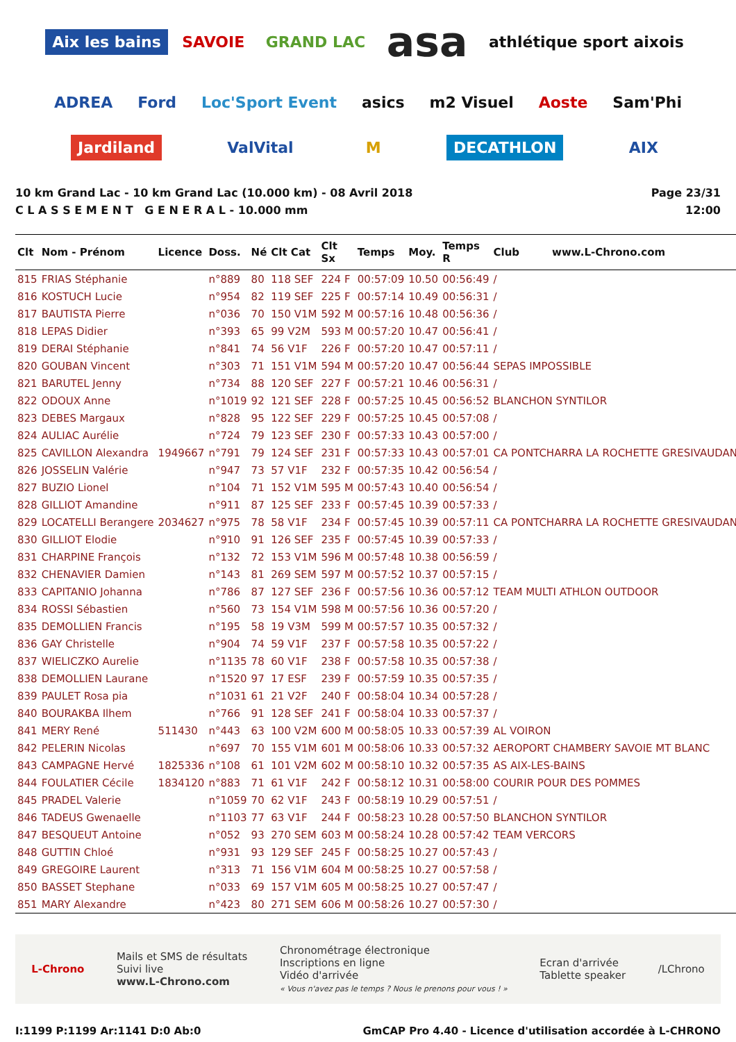Aix les bains SAVOIE GRAND LAC asa athlétique sport aixois ADREA Ford Loc'Sport Event asics m2 Visuel Aoste Sam'Phi Jardiland ValVital M DECATHLON AIX
10 km Grand Lac - 10 km Grand Lac (10.000 km) - 08 Avril 2018
C L A S S E M E N T G E N E R A L - 10.000 mm
Page 23/31
12:00
| Clt | Nom - Prénom | Licence | Doss. | Né | Clt Cat | Clt Sx | Temps | Moy. | Temps R | Club www.L-Chrono.com |
| --- | --- | --- | --- | --- | --- | --- | --- | --- | --- | --- |
| 815 | FRIAS Stéphanie | | n°889 | 80 | 118 SEF | 224 F | 00:57:09 | 10.50 | 00:56:49 | / |
| 816 | KOSTUCH Lucie | | n°954 | 82 | 119 SEF | 225 F | 00:57:14 | 10.49 | 00:56:31 | / |
| 817 | BAUTISTA Pierre | | n°036 | 70 | 150 V1M | 592 M | 00:57:16 | 10.48 | 00:56:36 | / |
| 818 | LEPAS Didier | | n°393 | 65 | 99 V2M | 593 M | 00:57:20 | 10.47 | 00:56:41 | / |
| 819 | DERAI Stéphanie | | n°841 | 74 | 56 V1F | 226 F | 00:57:20 | 10.47 | 00:57:11 | / |
| 820 | GOUBAN Vincent | | n°303 | 71 | 151 V1M | 594 M | 00:57:20 | 10.47 | 00:56:44 | SEPAS IMPOSSIBLE |
| 821 | BARUTEL Jenny | | n°734 | 88 | 120 SEF | 227 F | 00:57:21 | 10.46 | 00:56:31 | / |
| 822 | ODOUX Anne | | n°1019 | 92 | 121 SEF | 228 F | 00:57:25 | 10.45 | 00:56:52 | BLANCHON SYNTILOR |
| 823 | DEBES Margaux | | n°828 | 95 | 122 SEF | 229 F | 00:57:25 | 10.45 | 00:57:08 | / |
| 824 | AULIAC Aurélie | | n°724 | 79 | 123 SEF | 230 F | 00:57:33 | 10.43 | 00:57:00 | / |
| 825 | CAVILLON Alexandra | 1949667 | n°791 | 79 | 124 SEF | 231 F | 00:57:33 | 10.43 | 00:57:01 | CA PONTCHARRA LA ROCHETTE GRESIVAUDAN |
| 826 | JOSSELIN Valérie | | n°947 | 73 | 57 V1F | 232 F | 00:57:35 | 10.42 | 00:56:54 | / |
| 827 | BUZIO Lionel | | n°104 | 71 | 152 V1M | 595 M | 00:57:43 | 10.40 | 00:56:54 | / |
| 828 | GILLIOT Amandine | | n°911 | 87 | 125 SEF | 233 F | 00:57:45 | 10.39 | 00:57:33 | / |
| 829 | LOCATELLI Berangere | 2034627 | n°975 | 78 | 58 V1F | 234 F | 00:57:45 | 10.39 | 00:57:11 | CA PONTCHARRA LA ROCHETTE GRESIVAUDAN |
| 830 | GILLIOT Elodie | | n°910 | 91 | 126 SEF | 235 F | 00:57:45 | 10.39 | 00:57:33 | / |
| 831 | CHARPINE François | | n°132 | 72 | 153 V1M | 596 M | 00:57:48 | 10.38 | 00:56:59 | / |
| 832 | CHENAVIER Damien | | n°143 | 81 | 269 SEM | 597 M | 00:57:52 | 10.37 | 00:57:15 | / |
| 833 | CAPITANIO Johanna | | n°786 | 87 | 127 SEF | 236 F | 00:57:56 | 10.36 | 00:57:12 | TEAM MULTI ATHLON OUTDOOR |
| 834 | ROSSI Sébastien | | n°560 | 73 | 154 V1M | 598 M | 00:57:56 | 10.36 | 00:57:20 | / |
| 835 | DEMOLLIEN Francis | | n°195 | 58 | 19 V3M | 599 M | 00:57:57 | 10.35 | 00:57:32 | / |
| 836 | GAY Christelle | | n°904 | 74 | 59 V1F | 237 F | 00:57:58 | 10.35 | 00:57:22 | / |
| 837 | WIELICZKO Aurelie | | n°1135 | 78 | 60 V1F | 238 F | 00:57:58 | 10.35 | 00:57:38 | / |
| 838 | DEMOLLIEN Laurane | | n°1520 | 97 | 17 ESF | 239 F | 00:57:59 | 10.35 | 00:57:35 | / |
| 839 | PAULET Rosa pia | | n°1031 | 61 | 21 V2F | 240 F | 00:58:04 | 10.34 | 00:57:28 | / |
| 840 | BOURAKBA Ilhem | | n°766 | 91 | 128 SEF | 241 F | 00:58:04 | 10.33 | 00:57:37 | / |
| 841 | MERY René | 511430 | n°443 | 63 | 100 V2M | 600 M | 00:58:05 | 10.33 | 00:57:39 | AL VOIRON |
| 842 | PELERIN Nicolas | | n°697 | 70 | 155 V1M | 601 M | 00:58:06 | 10.33 | 00:57:32 | AEROPORT CHAMBERY SAVOIE MT BLANC |
| 843 | CAMPAGNE Hervé | 1825336 | n°108 | 61 | 101 V2M | 602 M | 00:58:10 | 10.32 | 00:57:35 | AS AIX-LES-BAINS |
| 844 | FOULATIER Cécile | 1834120 | n°883 | 71 | 61 V1F | 242 F | 00:58:12 | 10.31 | 00:58:00 | COURIR POUR DES POMMES |
| 845 | PRADEL Valerie | | n°1059 | 70 | 62 V1F | 243 F | 00:58:19 | 10.29 | 00:57:51 | / |
| 846 | TADEUS Gwenaelle | | n°1103 | 77 | 63 V1F | 244 F | 00:58:23 | 10.28 | 00:57:50 | BLANCHON SYNTILOR |
| 847 | BESQUEUT Antoine | | n°052 | 93 | 270 SEM | 603 M | 00:58:24 | 10.28 | 00:57:42 | TEAM VERCORS |
| 848 | GUTTIN Chloé | | n°931 | 93 | 129 SEF | 245 F | 00:58:25 | 10.27 | 00:57:43 | / |
| 849 | GREGOIRE Laurent | | n°313 | 71 | 156 V1M | 604 M | 00:58:25 | 10.27 | 00:57:58 | / |
| 850 | BASSET Stephane | | n°033 | 69 | 157 V1M | 605 M | 00:58:25 | 10.27 | 00:57:47 | / |
| 851 | MARY Alexandre | | n°423 | 80 | 271 SEM | 606 M | 00:58:26 | 10.27 | 00:57:30 | / |
L-Chrono
Mails et SMS de résultats
Suivi live
www.L-Chrono.com
Chronométrage électronique
Inscriptions en ligne
Vidéo d'arrivée
« Vous n'avez pas le temps ? Nous le prenons pour vous ! »
Ecran d'arrivée
Tablette speaker
/LChrono
I:1199 P:1199 Ar:1141 D:0 Ab:0 GmCAP Pro 4.40 - Licence d'utilisation accordée à L-CHRONO